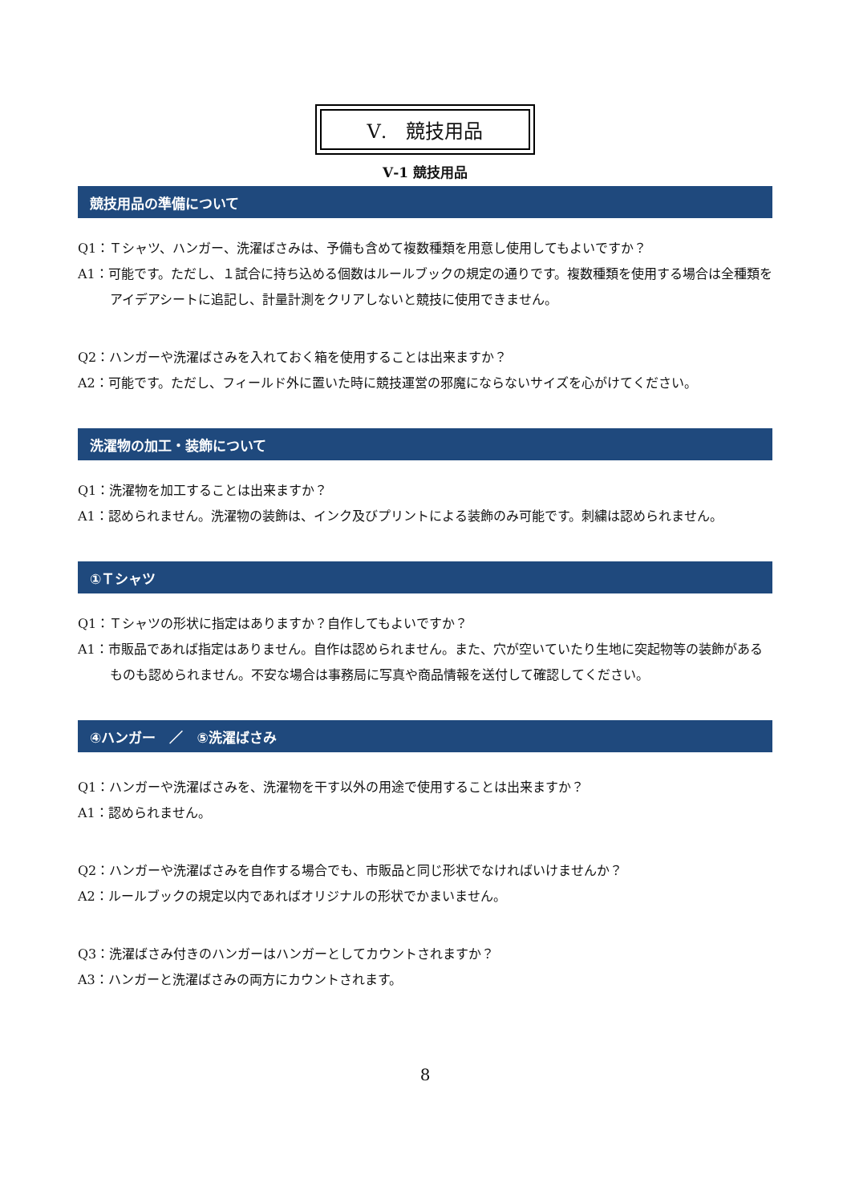Ⅴ.　競技用品
Ⅴ-1 競技用品
競技用品の準備について
Q1：Ｔシャツ、ハンガー、洗濯ばさみは、予備も含めて複数種類を用意し使用してもよいですか？
A1：可能です。ただし、１試合に持ち込める個数はルールブックの規定の通りです。複数種類を使用する場合は全種類をアイデアシートに追記し、計量計測をクリアしないと競技に使用できません。
Q2：ハンガーや洗濯ばさみを入れておく箱を使用することは出来ますか？
A2：可能です。ただし、フィールド外に置いた時に競技運営の邪魔にならないサイズを心がけてください。
洗濯物の加工・装飾について
Q1：洗濯物を加工することは出来ますか？
A1：認められません。洗濯物の装飾は、インク及びプリントによる装飾のみ可能です。刺繍は認められません。
①Ｔシャツ
Q1：Ｔシャツの形状に指定はありますか？自作してもよいですか？
A1：市販品であれば指定はありません。自作は認められません。また、穴が空いていたり生地に突起物等の装飾があるものも認められません。不安な場合は事務局に写真や商品情報を送付して確認してください。
④ハンガー　／　⑤洗濯ばさみ
Q1：ハンガーや洗濯ばさみを、洗濯物を干す以外の用途で使用することは出来ますか？
A1：認められません。
Q2：ハンガーや洗濯ばさみを自作する場合でも、市販品と同じ形状でなければいけませんか？
A2：ルールブックの規定以内であればオリジナルの形状でかまいません。
Q3：洗濯ばさみ付きのハンガーはハンガーとしてカウントされますか？
A3：ハンガーと洗濯ばさみの両方にカウントされます。
8